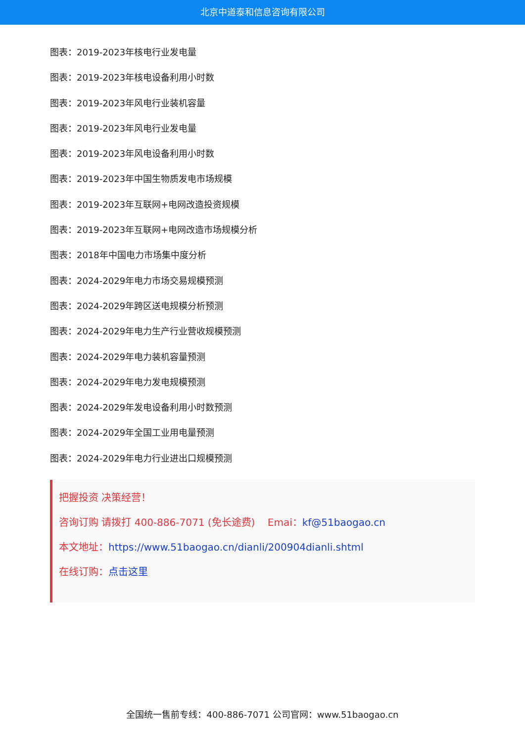北京中道泰和信息咨询有限公司
图表：2019-2023年核电行业发电量
图表：2019-2023年核电设备利用小时数
图表：2019-2023年风电行业装机容量
图表：2019-2023年风电行业发电量
图表：2019-2023年风电设备利用小时数
图表：2019-2023年中国生物质发电市场规模
图表：2019-2023年互联网+电网改造投资规模
图表：2019-2023年互联网+电网改造市场规模分析
图表：2018年中国电力市场集中度分析
图表：2024-2029年电力市场交易规模预测
图表：2024-2029年跨区送电规模分析预测
图表：2024-2029年电力生产行业营收规模预测
图表：2024-2029年电力装机容量预测
图表：2024-2029年电力发电规模预测
图表：2024-2029年发电设备利用小时数预测
图表：2024-2029年全国工业用电量预测
图表：2024-2029年电力行业进出口规模预测
把握投资 决策经营！
咨询订购 请拨打 400-886-7071 (免长途费) Emai：kf@51baogao.cn
本文地址：https://www.51baogao.cn/dianli/200904dianli.shtml
在线订购：点击这里
全国统一售前专线：400-886-7071 公司官网：www.51baogao.cn